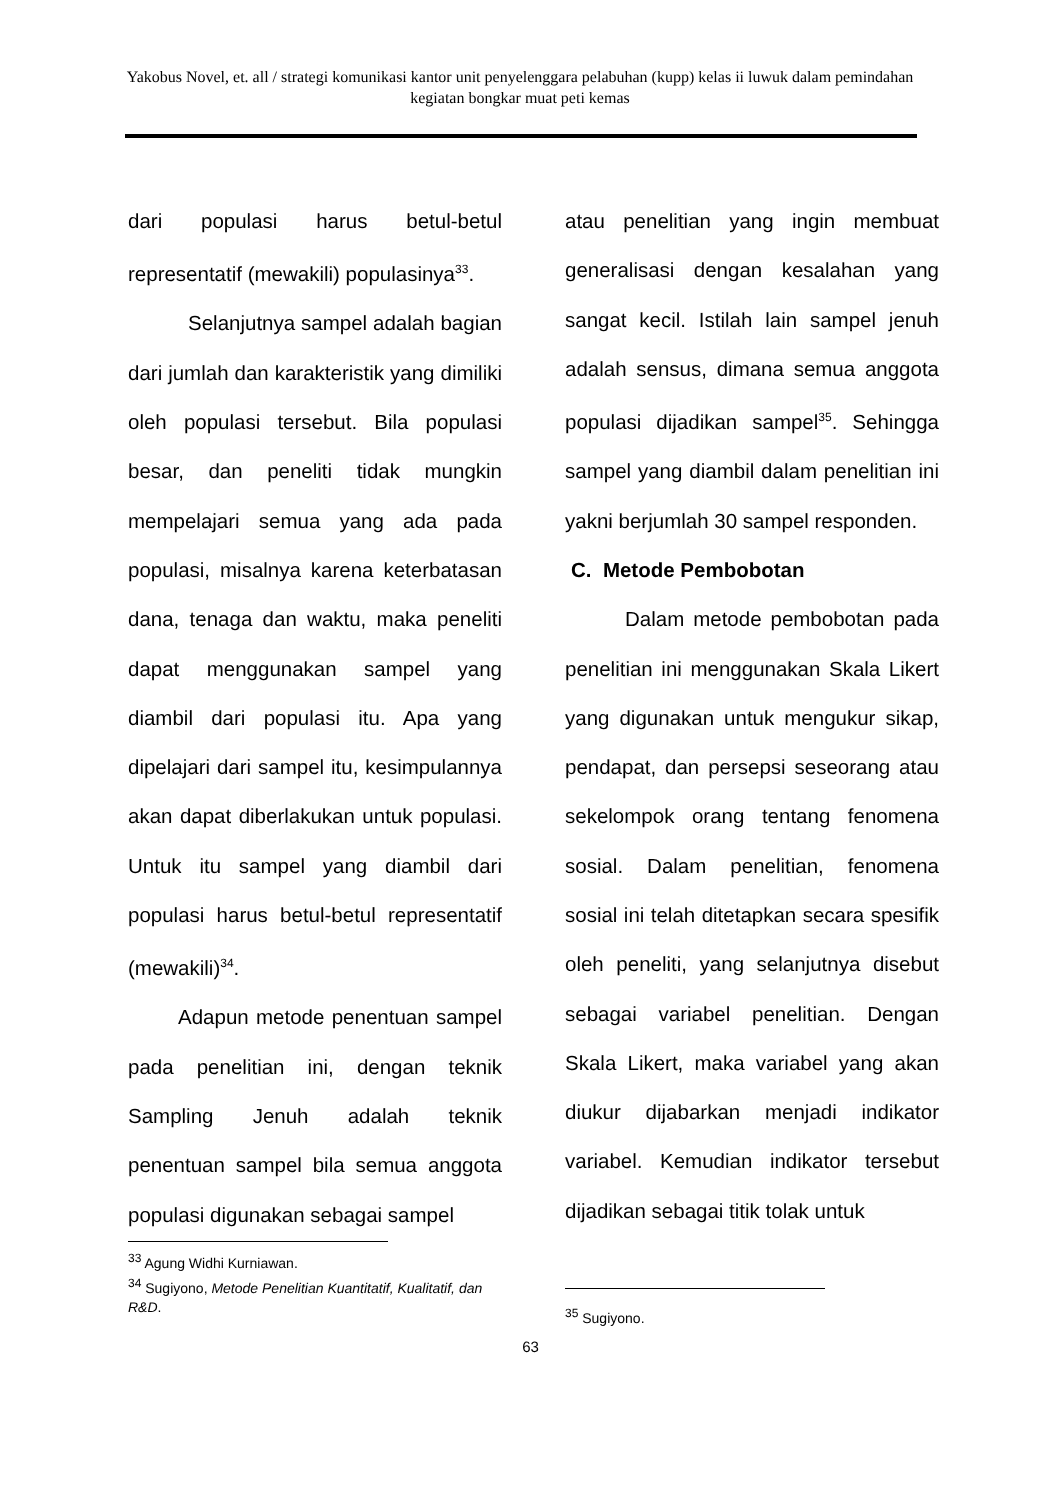Yakobus Novel, et. all / strategi komunikasi kantor unit penyelenggara pelabuhan (kupp) kelas ii luwuk dalam pemindahan kegiatan bongkar muat peti kemas
dari populasi harus betul-betul representatif (mewakili) populasinya<sup>33</sup>.
Selanjutnya sampel adalah bagian dari jumlah dan karakteristik yang dimiliki oleh populasi tersebut. Bila populasi besar, dan peneliti tidak mungkin mempelajari semua yang ada pada populasi, misalnya karena keterbatasan dana, tenaga dan waktu, maka peneliti dapat menggunakan sampel yang diambil dari populasi itu. Apa yang dipelajari dari sampel itu, kesimpulannya akan dapat diberlakukan untuk populasi. Untuk itu sampel yang diambil dari populasi harus betul-betul representatif (mewakili)<sup>34</sup>.
Adapun metode penentuan sampel pada penelitian ini, dengan teknik Sampling Jenuh adalah teknik penentuan sampel bila semua anggota populasi digunakan sebagai sampel
<sup>33</sup> Agung Widhi Kurniawan.
<sup>34</sup> Sugiyono, Metode Penelitian Kuantitatif, Kualitatif, dan R&D.
atau penelitian yang ingin membuat generalisasi dengan kesalahan yang sangat kecil. Istilah lain sampel jenuh adalah sensus, dimana semua anggota populasi dijadikan sampel<sup>35</sup>. Sehingga sampel yang diambil dalam penelitian ini yakni berjumlah 30 sampel responden.
C. Metode Pembobotan
Dalam metode pembobotan pada penelitian ini menggunakan Skala Likert yang digunakan untuk mengukur sikap, pendapat, dan persepsi seseorang atau sekelompok orang tentang fenomena sosial. Dalam penelitian, fenomena sosial ini telah ditetapkan secara spesifik oleh peneliti, yang selanjutnya disebut sebagai variabel penelitian. Dengan Skala Likert, maka variabel yang akan diukur dijabarkan menjadi indikator variabel. Kemudian indikator tersebut dijadikan sebagai titik tolak untuk
<sup>35</sup> Sugiyono.
63